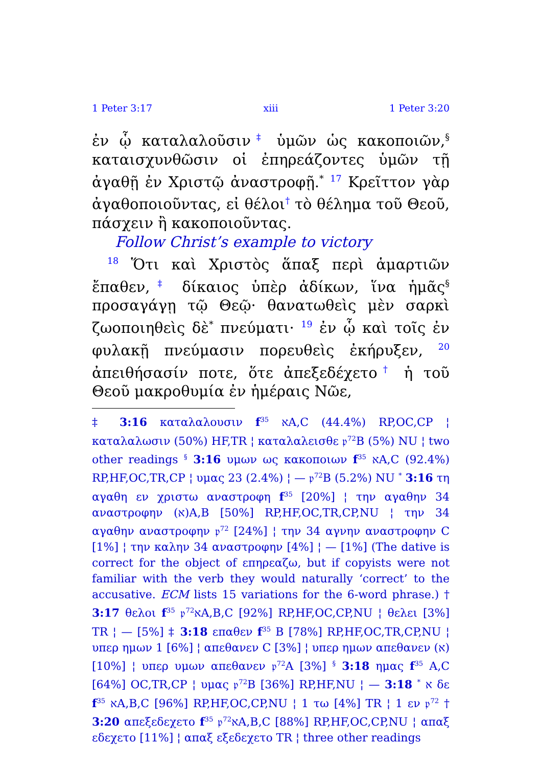1 Peter 3:17 xiii 1 Peter 3:20
ἐν ᾧ καταλαλοῦσιν‡ ὑμῶν ὡς κακοποιῶν,<sup>§</sup> καταισχυνθῶσιν οἱ ἐπηρεάζοντες ὑμῶν τῇ ἀγαθῇ ἐν Χριστῷ ἀναστροφῇ.<sup>*</sup> <sup>17</sup> Κρεῖττον γὰρ ἀγαθοποιοῦντας, εἰ θέλοι† τὸ θέλημα τοῦ Θεοῦ, πάσχειν ἢ κακοποιοῦντας.
Follow Christ’s example to victory
<sup>18</sup> Ὅτι καὶ Χριστὸς ἅπαξ περὶ ἁμαρτιῶν ἔπαθεν,‡ δίκαιος ὑπὲρ ἀδίκων, ἵνα ἡμᾶς<sup>§</sup> προσαγάγῃ τῷ Θεῷ· θανατωθεὶς μὲν σαρκὶ ζωοποιηθεὶς δὲ<sup>*</sup> πνεύματι· <sup>19</sup> ἐν ᾧ καὶ τοῖς ἐν φυλακῇ πνεύμασιν πορευθεὶς ἐκήρυξεν, <sup>20</sup> ἀπειθήσασίν ποτε, ὅτε ἀπεξεδέχετο† ἡ τοῦ Θεοῦ μακροθυμία ἐν ἡμέραις Νῶε,
‡ 3:16 καταλαλουσιν f<sup>35</sup> אA,C (44.4%) RP,OC,CP ¦ καταλαλωσιν (50%) HF,TR ¦ καταλαλεισθε 𝔭<sup>72</sup>B (5%) NU ¦ two other readings <sup>§</sup> 3:16 υμων ως κακοποιων f<sup>35</sup> אA,C (92.4%) RP,HF,OC,TR,CP ¦ υμας 23 (2.4%) ¦ — 𝔭<sup>72</sup>B (5.2%) NU <sup>*</sup> 3:16 τη αγαθη εν χριστω αναστροφη f<sup>35</sup> [20%] ¦ την αγαθην 34 αναστροφην (א)A,B [50%] RP,HF,OC,TR,CP,NU ¦ την 34 αγαθην αναστροφην 𝔭<sup>72</sup> [24%] ¦ την 34 αγνην αναστροφην C [1%] ¦ την καλην 34 αναστροφην [4%] ¦ — [1%] (The dative is correct for the object of επηρεαζω, but if copyists were not familiar with the verb they would naturally ‘correct’ to the accusative. ECM lists 15 variations for the 6-word phrase.) † 3:17 θελοι f<sup>35</sup> 𝔭<sup>72</sup>אA,B,C [92%] RP,HF,OC,CP,NU ¦ θελει [3%] TR ¦ — [5%] ‡ 3:18 επαθεν f<sup>35</sup> B [78%] RP,HF,OC,TR,CP,NU ¦ υπερ ημων 1 [6%] ¦ απεθανεν C [3%] ¦ υπερ ημων απεθανεν (א) [10%] ¦ υπερ υμων απεθανεν 𝔭<sup>72</sup>A [3%] <sup>§</sup> 3:18 ημας f<sup>35</sup> A,C [64%] OC,TR,CP ¦ υμας 𝔭<sup>72</sup>B [36%] RP,HF,NU ¦ — א <sup>*</sup> 3:18 δε f<sup>35</sup> אA,B,C [96%] RP,HF,OC,CP,NU ¦ 1 τω [4%] TR ¦ 1 εν 𝔭<sup>72</sup> † 3:20 απεξεδεχετο f<sup>35</sup> 𝔭<sup>72</sup>אA,B,C [88%] RP,HF,OC,CP,NU ¦ απαξ εδεχετο [11%] ¦ απαξ εξεδεχετο TR ¦ three other readings